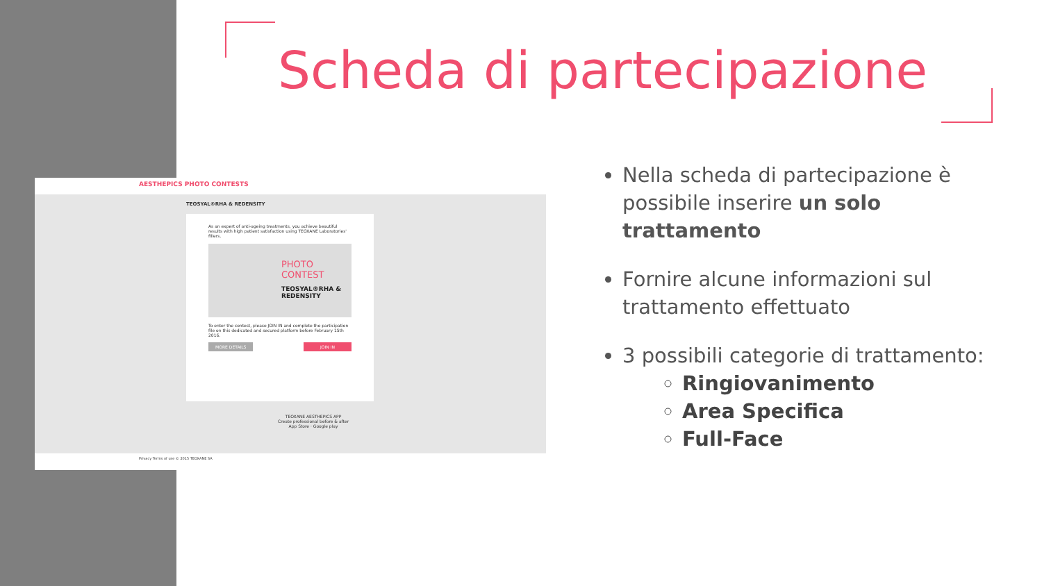Scheda di partecipazione
AESTHEPICS PHOTO CONTESTS
TEOSYAL®RHA & REDENSITY
As an expert of anti-ageing treatments, you achieve beautiful results with high patient satisfaction using TEOXANE Laboratories' fillers.
PHOTO
CONTEST
TEOSYAL®RHA & REDENSITY
To enter the contest, please JOIN IN and complete the participation file on this dedicated and secured platform before February 15th 2016.
MORE DETAILS JOIN IN
TEOXANE AESTHEPICS APP
Create professional before & after
App Store · Google play
Privacy Terms of use © 2015 TEOXANE SA
Nella scheda di partecipazione è possibile inserire un solo trattamento
Fornire alcune informazioni sul trattamento effettuato
3 possibili categorie di trattamento:
Ringiovanimento
Area Specifica
Full-Face